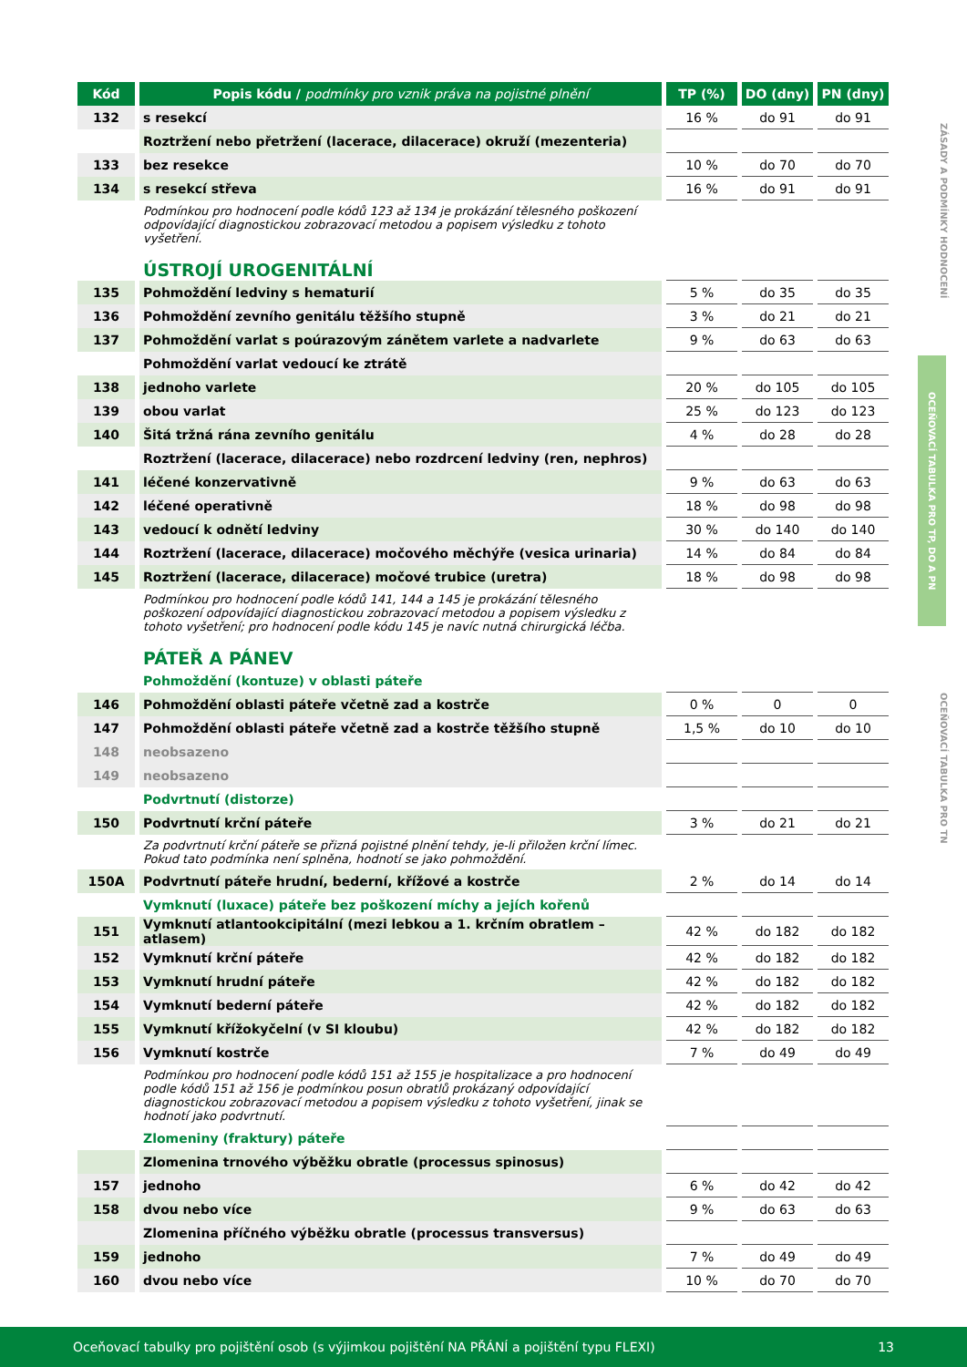ZÁSADY A PODMÍNKY HODNOCENÍ
OCEŇOVACÍ TABULKA PRO TP, DO A PN
OCEŇOVACÍ TABULKA PRO TN
| Kód | Popis kódu / podmínky pro vznik práva na pojistné plnění | TP (%) | DO (dny) | PN (dny) |
| --- | --- | --- | --- | --- |
| 132 | s resekcí | 16 % | do 91 | do 91 |
| | Roztržení nebo přetržení (lacerace, dilacerace) okruží (mezenteria) | | | |
| 133 | bez resekce | 10 % | do 70 | do 70 |
| 134 | s resekcí střeva | 16 % | do 91 | do 91 |
| | Podmínkou pro hodnocení podle kódů 123 až 134 je prokázání tělesného poškození odpovídající diagnostickou zobrazovací metodou a popisem výsledku z tohoto vyšetření. | | | |
| | ÚSTROJÍ UROGENITÁLNÍ | | | |
| 135 | Pohmoždění ledviny s hematurií | 5 % | do 35 | do 35 |
| 136 | Pohmoždění zevního genitálu těžšího stupně | 3 % | do 21 | do 21 |
| 137 | Pohmoždění varlat s poúrazovým zánětem varlete a nadvarlete | 9 % | do 63 | do 63 |
| | Pohmoždění varlat vedoucí ke ztrátě | | | |
| 138 | jednoho varlete | 20 % | do 105 | do 105 |
| 139 | obou varlat | 25 % | do 123 | do 123 |
| 140 | Šitá tržná rána zevního genitálu | 4 % | do 28 | do 28 |
| | Roztržení (lacerace, dilacerace) nebo rozdrcení ledviny (ren, nephros) | | | |
| 141 | léčené konzervativně | 9 % | do 63 | do 63 |
| 142 | léčené operativně | 18 % | do 98 | do 98 |
| 143 | vedoucí k odnětí ledviny | 30 % | do 140 | do 140 |
| 144 | Roztržení (lacerace, dilacerace) močového měchýře (vesica urinaria) | 14 % | do 84 | do 84 |
| 145 | Roztržení (lacerace, dilacerace) močové trubice (uretra) | 18 % | do 98 | do 98 |
| | Podmínkou pro hodnocení podle kódů 141, 144 a 145 je prokázání tělesného poškození odpovídající diagnostickou zobrazovací metodou a popisem výsledku z tohoto vyšetření; pro hodnocení podle kódu 145 je navíc nutná chirurgická léčba. | | | |
| | PÁTEŘ A PÁNEV | | | |
| | Pohmoždění (kontuze) v oblasti páteře | | | |
| 146 | Pohmoždění oblasti páteře včetně zad a kostrče | 0 % | 0 | 0 |
| 147 | Pohmoždění oblasti páteře včetně zad a kostrče těžšího stupně | 1,5 % | do 10 | do 10 |
| 148 | neobsazeno | | | |
| 149 | neobsazeno | | | |
| | Podvrtnutí (distorze) | | | |
| 150 | Podvrtnutí krční páteře | 3 % | do 21 | do 21 |
| | Za podvrtnutí krční páteře se přizná pojistné plnění tehdy, je-li přiložen krční límec. Pokud tato podmínka není splněna, hodnotí se jako pohmoždění. | | | |
| 150A | Podvrtnutí páteře hrudní, bederní, křížové a kostrče | 2 % | do 14 | do 14 |
| | Vymknutí (luxace) páteře bez poškození míchy a jejích kořenů | | | |
| 151 | Vymknutí atlantookcipitální (mezi lebkou a 1. krčním obratlem – atlasem) | 42 % | do 182 | do 182 |
| 152 | Vymknutí krční páteře | 42 % | do 182 | do 182 |
| 153 | Vymknutí hrudní páteře | 42 % | do 182 | do 182 |
| 154 | Vymknutí bederní páteře | 42 % | do 182 | do 182 |
| 155 | Vymknutí křížokyčelní (v SI kloubu) | 42 % | do 182 | do 182 |
| 156 | Vymknutí kostrče | 7 % | do 49 | do 49 |
| | Podmínkou pro hodnocení podle kódů 151 až 155 je hospitalizace a pro hodnocení podle kódů 151 až 156 je podmínkou posun obratlů prokázaný odpovídající diagnostickou zobrazovací metodou a popisem výsledku z tohoto vyšetření, jinak se hodnotí jako podvrtnutí. | | | |
| | Zlomeniny (fraktury) páteře | | | |
| | Zlomenina trnového výběžku obratle (processus spinosus) | | | |
| 157 | jednoho | 6 % | do 42 | do 42 |
| 158 | dvou nebo více | 9 % | do 63 | do 63 |
| | Zlomenina příčného výběžku obratle (processus transversus) | | | |
| 159 | jednoho | 7 % | do 49 | do 49 |
| 160 | dvou nebo více | 10 % | do 70 | do 70 |
Oceňovací tabulky pro pojištění osob (s výjimkou pojištění NA PŘÁNÍ a pojištění typu FLEXI) 13